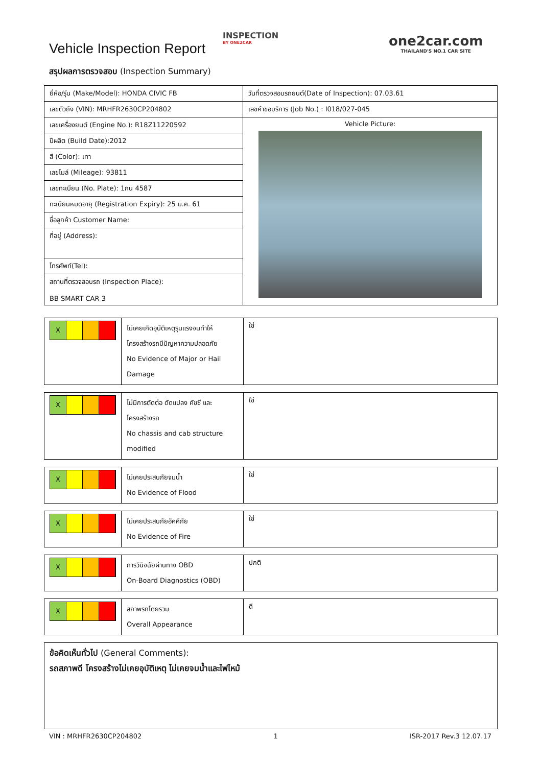Vehicle Inspection Report
INSPECTION
BY ONE2CAR
one2car.com
THAILAND'S NO.1 CAR SITE
สรุปผลการตรวจสอบ (Inspection Summary)
| ยี่ห้อ/รุ่น (Make/Model): HONDA CIVIC FB | วันที่ตรวจสอบรถยนต์(Date of Inspection): 07.03.61 |
| เลขตัวถัง (VIN): MRHFR2630CP204802 | เลขคำขอบริการ (Job No.) : I018/027-045 |
| เลขเครื่องยนต์ (Engine No.): R18Z11220592 | Vehicle Picture: |
| ปีผลิต (Build Date):2012 | |
| สี (Color): เทา | |
| เลขไมล์ (Mileage): 93811 | |
| เลขทะเบียน (No. Plate): 1กน 4587 | |
| ทะเบียนหมดอายุ (Registration Expiry): 25 ม.ค. 61 | |
| ชื่อลูกค้า Customer Name: | |
| ที่อยู่ (Address): | |
| โทรศัพท์(Tel): | |
| สถานที่ตรวจสอบรถ (Inspection Place): BB SMART CAR 3 | |
| X | ไม่เคยเกิดอุบัติเหตุรุนแรงจนทำให้โครงสร้างรถมีปัญหาความปลอดภัย No Evidence of Major or Hail Damage | ใช่ |
| X | ไม่มีการตัดต่อ ดัดแปลง คัชซี และ โครงสร้างรถ No chassis and cab structure modified | ใช่ |
| X | ไม่เคยประสบภัยจมน้ำ No Evidence of Flood | ใช่ |
| X | ไม่เคยประสบภัยอัคคีภัย No Evidence of Fire | ใช่ |
| X | การวินิจฉัยผ่านทาง OBD On-Board Diagnostics (OBD) | ปกติ |
| X | สภาพรถโดยรวม Overall Appearance | ดี |
| ข้อคิดเห็นทั่วไป (General Comments): รถสภาพดี โครงสร้างไม่เคยอุบัติเหตุ ไม่เคยจมน้ำและไฟไหม้ |
VIN : MRHFR2630CP204802 1 ISR-2017 Rev.3 12.07.17